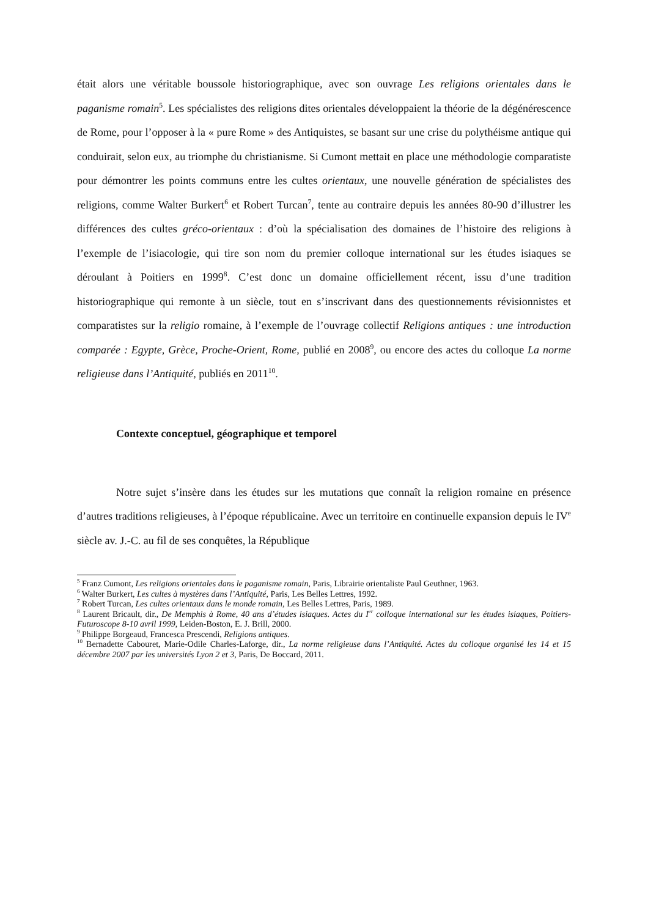était alors une véritable boussole historiographique, avec son ouvrage Les religions orientales dans le paganisme romain<sup>5</sup>. Les spécialistes des religions dites orientales développaient la théorie de la dégénérescence de Rome, pour l’opposer à la « pure Rome » des Antiquistes, se basant sur une crise du polythéisme antique qui conduirait, selon eux, au triomphe du christianisme. Si Cumont mettait en place une méthodologie comparatiste pour démontrer les points communs entre les cultes orientaux, une nouvelle génération de spécialistes des religions, comme Walter Burkert<sup>6</sup> et Robert Turcan<sup>7</sup>, tente au contraire depuis les années 80-90 d’illustrer les différences des cultes gréco-orientaux : d’où la spécialisation des domaines de l’histoire des religions à l’exemple de l’isiacologie, qui tire son nom du premier colloque international sur les études isiaques se déroulant à Poitiers en 1999<sup>8</sup>. C’est donc un domaine officiellement récent, issu d’une tradition historiographique qui remonte à un siècle, tout en s’inscrivant dans des questionnements révisionnistes et comparatistes sur la religio romaine, à l’exemple de l’ouvrage collectif Religions antiques : une introduction comparée : Egypte, Grèce, Proche-Orient, Rome, publié en 2008<sup>9</sup>, ou encore des actes du colloque La norme religieuse dans l’Antiquité, publiés en 2011<sup>10</sup>.
Contexte conceptuel, géographique et temporel
Notre sujet s’insère dans les études sur les mutations que connaît la religion romaine en présence d’autres traditions religieuses, à l’époque républicaine. Avec un territoire en continuelle expansion depuis le IV<sup>e</sup> siècle av. J.-C. au fil de ses conquêtes, la République
<sup>5</sup> Franz Cumont, Les religions orientales dans le paganisme romain, Paris, Librairie orientaliste Paul Geuthner, 1963.
<sup>6</sup> Walter Burkert, Les cultes à mystères dans l’Antiquité, Paris, Les Belles Lettres, 1992.
<sup>7</sup> Robert Turcan, Les cultes orientaux dans le monde romain, Les Belles Lettres, Paris, 1989.
<sup>8</sup> Laurent Bricault, dir., De Memphis à Rome, 40 ans d’études isiaques. Actes du I<sup>er</sup> colloque international sur les études isiaques, Poitiers-Futuroscope 8-10 avril 1999, Leiden-Boston, E. J. Brill, 2000.
<sup>9</sup> Philippe Borgeaud, Francesca Prescendi, Religions antiques.
<sup>10</sup> Bernadette Cabouret, Marie-Odile Charles-Laforge, dir., La norme religieuse dans l’Antiquité. Actes du colloque organisé les 14 et 15 décembre 2007 par les universités Lyon 2 et 3, Paris, De Boccard, 2011.